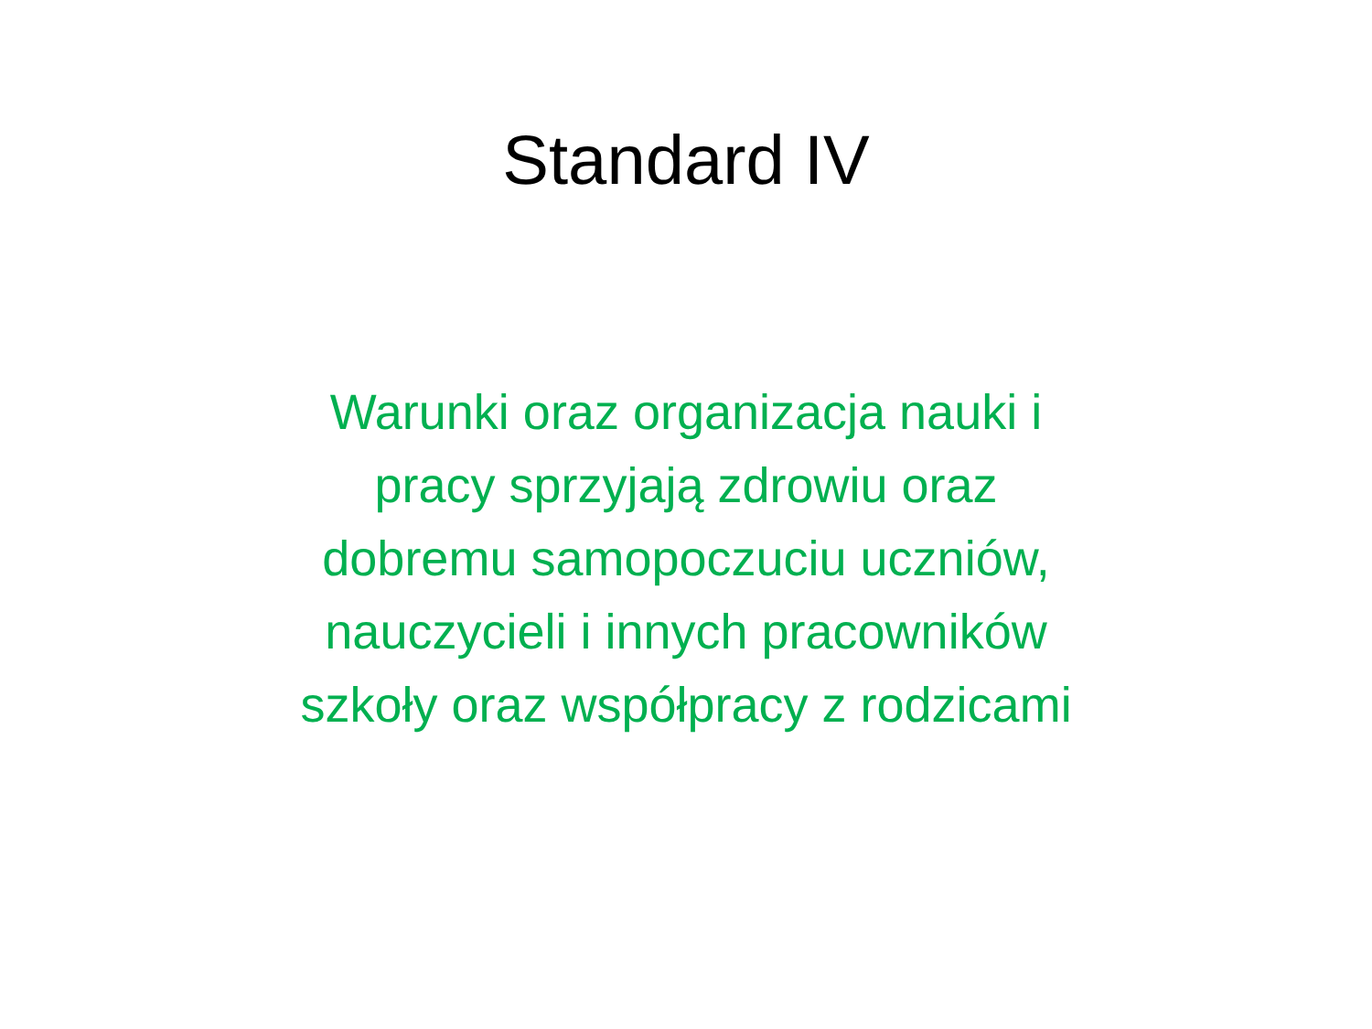Standard IV
Warunki oraz organizacja nauki i
pracy sprzyjają zdrowiu oraz
dobremu samopoczuciu uczniów,
nauczycieli i innych pracowników
szkoły oraz współpracy z rodzicami